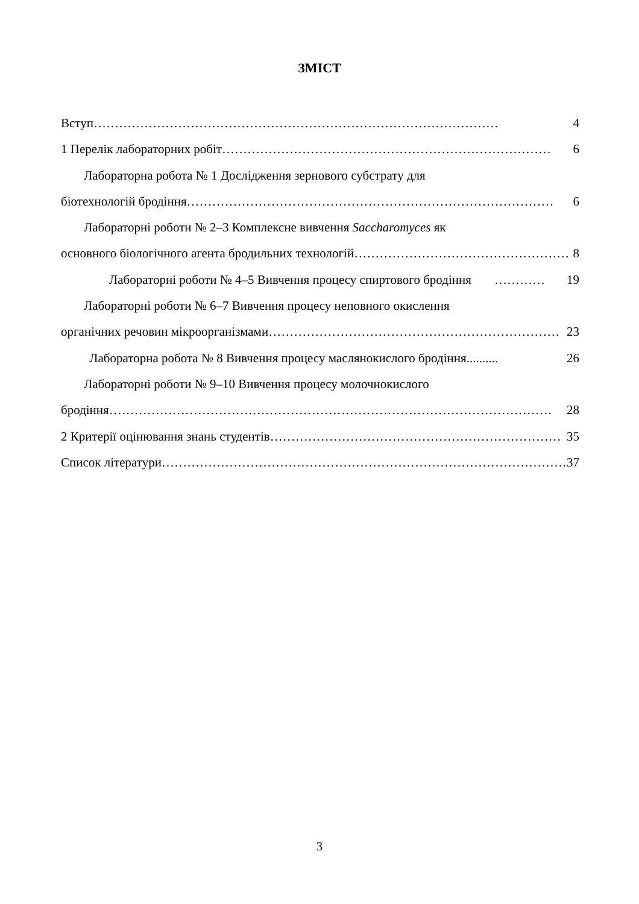ЗМІСТ
Вступ …………………………………………………………………………………… 4
1 Перелік лабораторних робіт …………………………………………………………………… 6
Лабораторна робота № 1 Дослідження зернового субстрату для
біотехнологій бродіння …………………………………………………………………………… 6
Лабораторні роботи № 2–3 Комплексне вивчення Saccharomyces як
основного біологічного агента бродильних технологій …………………………………………… 8
Лабораторні роботи № 4–5 Вивчення процесу спиртового бродіння ……………… 19
Лабораторні роботи № 6–7 Вивчення процесу неповного окислення
органічних речовин мікроорганізмами …………………………………………………………… 23
Лабораторна робота № 8 Вивчення процесу маслянокислого бродіння.......... 26
Лабораторні роботи № 9–10 Вивчення процесу молочнокислого
бродіння …………………………………………………………………………………………… 28
2 Критерії оцінювання знань студентів …………………………………………………………… 35
Список літератури …………………………………………………………………………………… 37
3